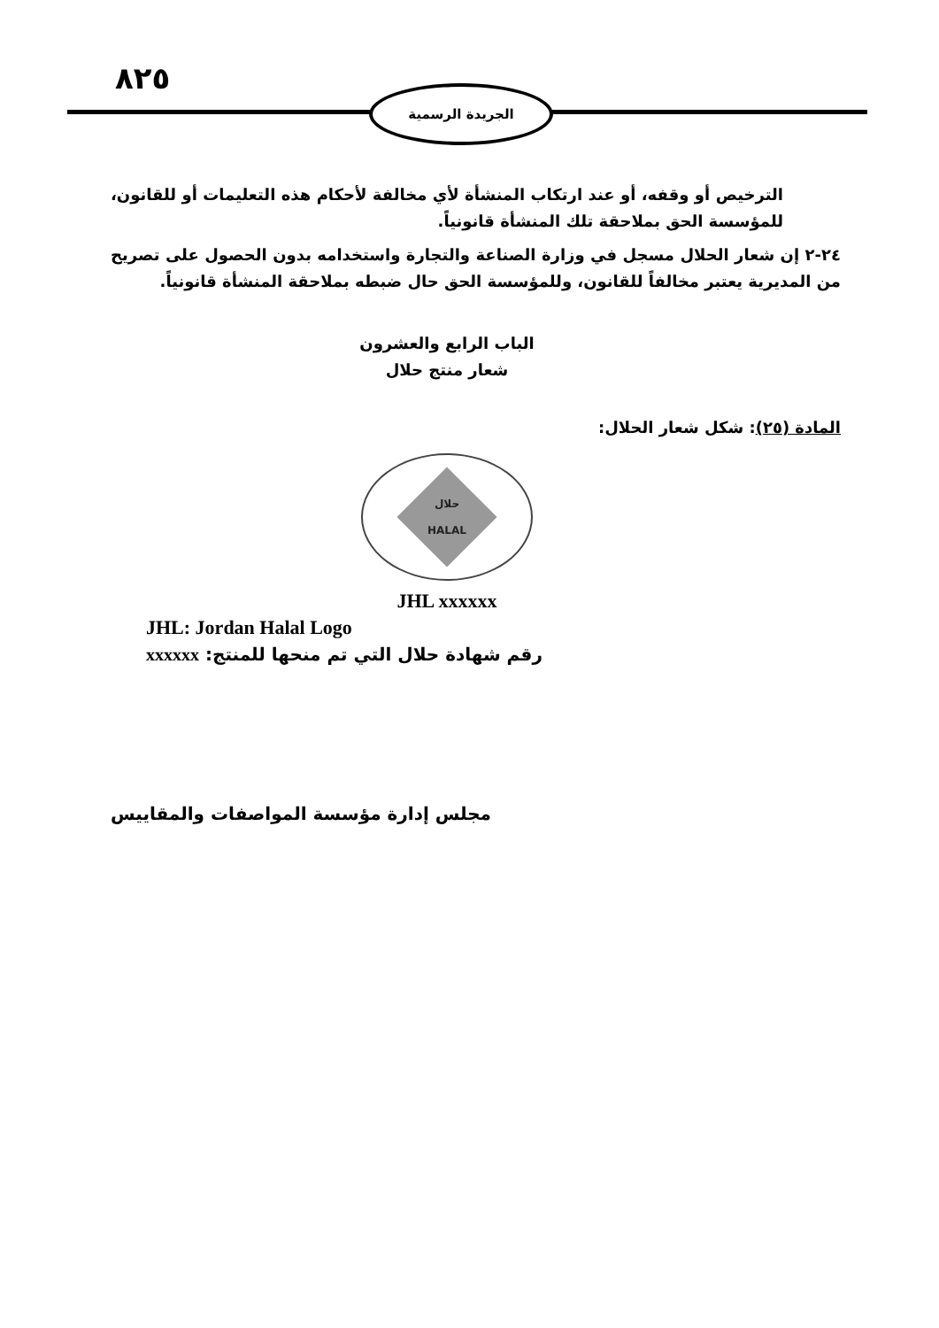٨٢٥ الجريدة الرسمية
الترخيص أو وقفه، أو عند ارتكاب المنشأة لأي مخالفة لأحكام هذه التعليمات أو للقانون، للمؤسسة الحق بملاحقة تلك المنشأة قانونياً.
٢٤-٢ إن شعار الحلال مسجل في وزارة الصناعة والتجارة واستخدامه بدون الحصول على تصريح من المديرية يعتبر مخالفاً للقانون، وللمؤسسة الحق حال ضبطه بملاحقة المنشأة قانونياً.
الباب الرابع والعشرون
شعار منتج حلال
المادة (٢٥): شكل شعار الحلال:
حلال
HALAL
JHL xxxxxx
JHL: Jordan Halal Logo
xxxxxx رقم شهادة حلال التي تم منحها للمنتج:
مجلس إدارة مؤسسة المواصفات والمقاييس